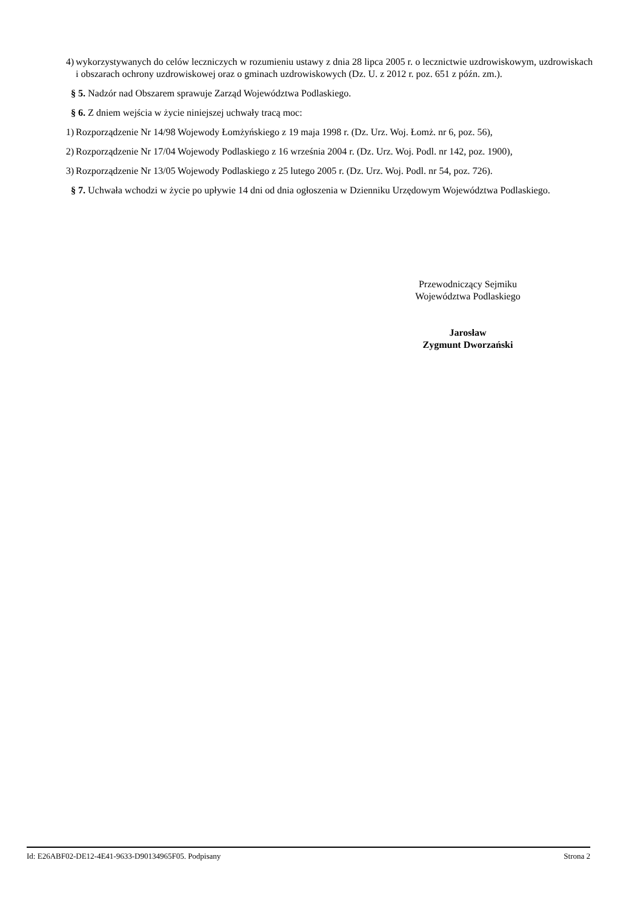4) wykorzystywanych do celów leczniczych w rozumieniu ustawy z dnia 28 lipca 2005 r. o lecznictwie uzdrowiskowym, uzdrowiskach i obszarach ochrony uzdrowiskowej oraz o gminach uzdrowiskowych (Dz. U. z 2012 r. poz. 651 z późn. zm.).
§ 5. Nadzór nad Obszarem sprawuje Zarząd Województwa Podlaskiego.
§ 6. Z dniem wejścia w życie niniejszej uchwały tracą moc:
1) Rozporządzenie Nr 14/98 Wojewody Łomżyńskiego z 19 maja 1998 r. (Dz. Urz. Woj. Łomż. nr 6, poz. 56),
2) Rozporządzenie Nr 17/04 Wojewody Podlaskiego z 16 września 2004 r. (Dz. Urz. Woj. Podl. nr 142, poz. 1900),
3) Rozporządzenie Nr 13/05 Wojewody Podlaskiego z 25 lutego 2005 r. (Dz. Urz. Woj. Podl. nr 54, poz. 726).
§ 7. Uchwała wchodzi w życie po upływie 14 dni od dnia ogłoszenia w Dzienniku Urzędowym Województwa Podlaskiego.
Przewodniczący Sejmiku
Województwa Podlaskiego
Jarosław
Zygmunt Dworzański
Id: E26ABF02-DE12-4E41-9633-D90134965F05. Podpisany Strona 2